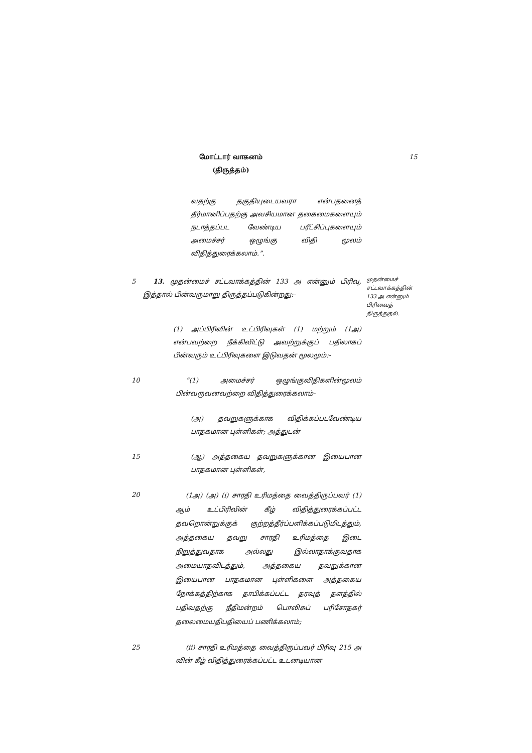மோட்டார் வாகனம்
(திருத்தம்)
15
வதற்கு தகுதியுடையவரா என்பதனைத் தீர்மானிப்பதற்கு அவசியமான தகைமைகளையும் நடாத்தப்பட வேண்டிய பரீட்சிப்புகளையும் அமைச்சர் ஒழுங்கு விதி மூலம் விதித்துரைக்கலாம்.”.
5 13. முதன்மைச் சட்டவாக்கத்தின் 133 அ என்னும் பிரிவு, இத்தால் பின்வருமாறு திருத்தப்படுகின்றது:-
முதன்மைச் சட்டவாக்கத்தின் 133 அ என்னும் பிரிவைத் திருத்துதல்.
(1) அப்பிரிவின் உட்பிரிவுகள் (1) மற்றும் (1அ) என்பவற்றை நீக்கிவிட்டு அவற்றுக்குப் பதிலாகப் பின்வரும் உட்பிரிவுகளை இடுவதன் மூலமும்:-
10 “(1) அமைச்சர் ஒழுங்குவிதிகளின்மூலம் பின்வருவனவற்றை விதித்துரைக்கலாம்-
(அ) தவறுகளுக்காக விதிக்கப்படவேண்டிய பாதகமான புள்ளிகள்; அத்துடன்
15 (ஆ) அத்தகைய தவறுகளுக்கான இயைபான பாதகமான புள்ளிகள்,
20
(1அ) (அ) (i) சாரதி உரிமத்தை வைத்திருப்பவர் (1) ஆம் உட்பிரிவின் கீழ் விதித்துரைக்கப்பட்ட தவறொன்றுக்குக் குற்றத்தீர்ப்பளிக்கப்படுமிடத்தும், அத்தகைய தவறு சாரதி உரிமத்தை இடை நிறுத்துவதாக அல்லது இல்லாதாக்குவதாக அமையாதவிடத்தும், அத்தகைய தவறுக்கான இயைபான பாதகமான புள்ளிகளை அத்தகைய நோக்கத்திற்காக தாபிக்கப்பட்ட தரவுத் தளத்தில் பதிவதற்கு நீதிமன்றம் பொலிசுப் பரிசோதகர் தலைமையதிபதியைப் பணிக்கலாம்;
25 (ii) சாரதி உரிமத்தை வைத்திருப்பவர் பிரிவு 215 அ வின் கீழ் விதித்துரைக்கப்பட்ட உடனடியான